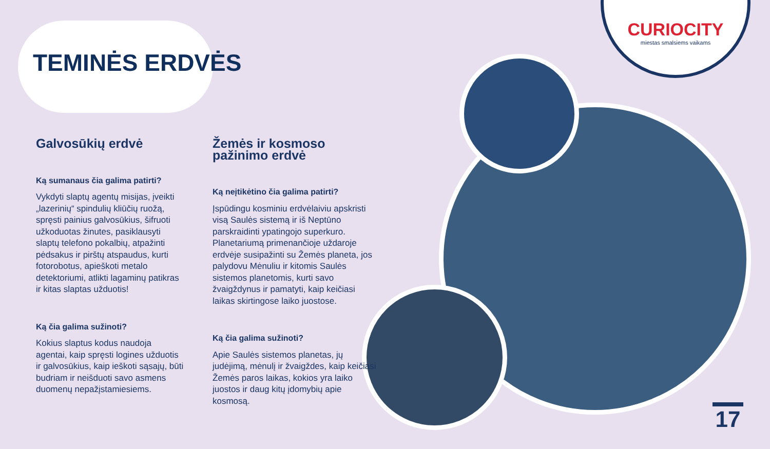TEMINĖS ERDVĖS
CURIOCITY
miestas smalsiems vaikams
Galvosūkių erdvė
Ką sumanaus čia galima patirti?
Vykdyti slaptų agentų misijas, įveikti „lazerinių“ spindulių kliūčių ruožą, spręsti painius galvosūkius, šifruoti užkoduotas žinutes, pasiklausyti slaptų telefono pokalbių, atpažinti pėdsakus ir pirštų atspaudus, kurti fotorobotus, apieškoti metalo detektoriumi, atlikti lagaminų patikras ir kitas slaptas užduotis!
Ką čia galima sužinoti?
Kokius slaptus kodus naudoja agentai, kaip spręsti logines užduotis ir galvosūkius, kaip ieškoti sąsajų, būti budriam ir neišduoti savo asmens duomenų nepažįstamiesiems.
Žemės ir kosmoso pažinimo erdvė
Ką neįtikėtino čia galima patirti?
Įspūdingu kosminiu erdvėlaiviu apskristi visą Saulės sistemą ir iš Neptūno parskraidinti ypatingojo superkuro. Planetariumą primenančioje uždaroje erdvėje susipažinti su Žemės planeta, jos palydovu Mėnuliu ir kitomis Saulės sistemos planetomis, kurti savo žvaigždynus ir pamatyti, kaip keičiasi laikas skirtingose laiko juostose.
Ką čia galima sužinoti?
Apie Saulės sistemos planetas, jų judėjimą, mėnulį ir žvaigždes, kaip keičiasi Žemės paros laikas, kokios yra laiko juostos ir daug kitų įdomybių apie kosmosą.
17